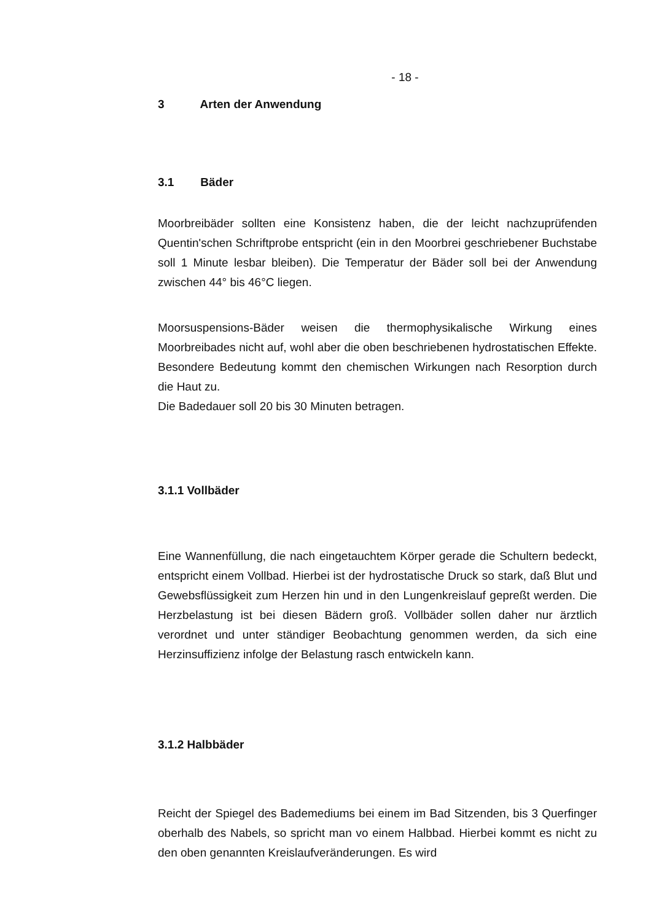- 18 -
3 Arten der Anwendung
3.1 Bäder
Moorbreibäder sollten eine Konsistenz haben, die der leicht nachzuprüfenden Quentin'schen Schriftprobe entspricht (ein in den Moorbrei geschriebener Buchstabe soll 1 Minute lesbar bleiben). Die Temperatur der Bäder soll bei der Anwendung zwischen 44° bis 46°C liegen.
Moorsuspensions-Bäder weisen die thermophysikalische Wirkung eines Moorbreibades nicht auf, wohl aber die oben beschriebenen hydrostatischen Effekte. Besondere Bedeutung kommt den chemischen Wirkungen nach Resorption durch die Haut zu.
Die Badedauer soll 20 bis 30 Minuten betragen.
3.1.1 Vollbäder
Eine Wannenfüllung, die nach eingetauchtem Körper gerade die Schultern bedeckt, entspricht einem Vollbad. Hierbei ist der hydrostatische Druck so stark, daß Blut und Gewebsflüssigkeit zum Herzen hin und in den Lungenkreislauf gepreßt werden. Die Herzbelastung ist bei diesen Bädern groß. Vollbäder sollen daher nur ärztlich verordnet und unter ständiger Beobachtung genommen werden, da sich eine Herzinsuffizienz infolge der Belastung rasch entwickeln kann.
3.1.2 Halbbäder
Reicht der Spiegel des Bademediums bei einem im Bad Sitzenden, bis 3 Querfinger oberhalb des Nabels, so spricht man vo einem Halbbad. Hierbei kommt es nicht zu den oben genannten Kreislaufveränderungen. Es wird